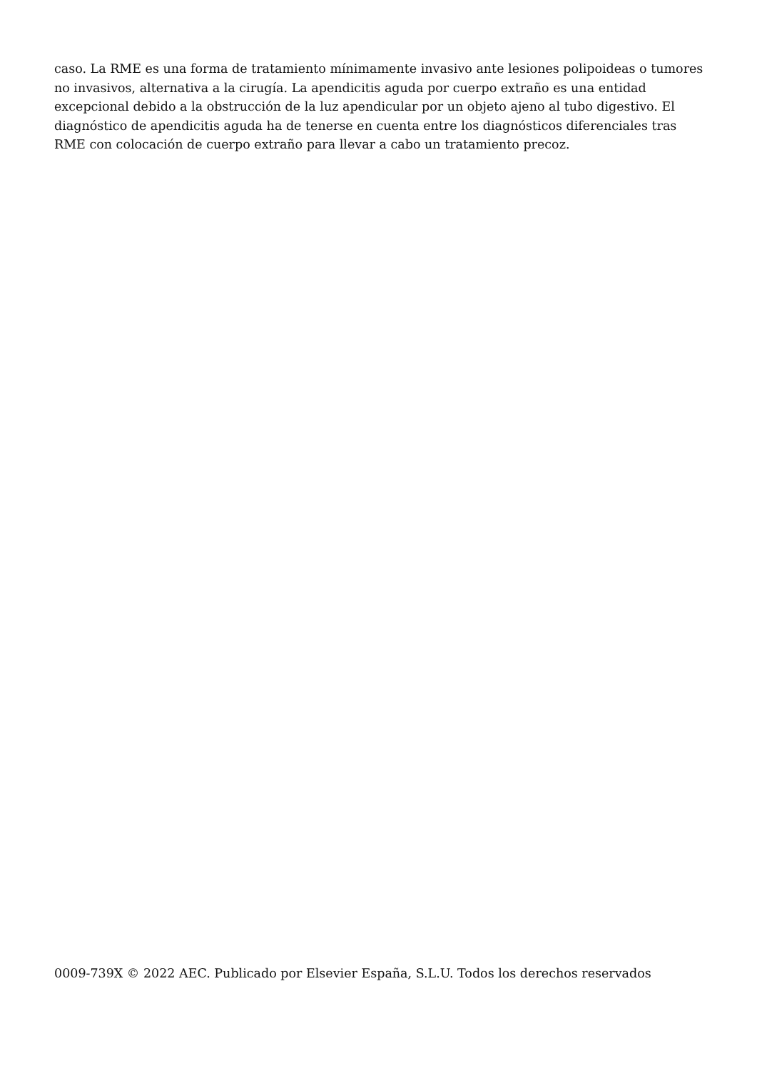caso. La RME es una forma de tratamiento mínimamente invasivo ante lesiones polipoideas o tumores no invasivos, alternativa a la cirugía. La apendicitis aguda por cuerpo extraño es una entidad excepcional debido a la obstrucción de la luz apendicular por un objeto ajeno al tubo digestivo. El diagnóstico de apendicitis aguda ha de tenerse en cuenta entre los diagnósticos diferenciales tras RME con colocación de cuerpo extraño para llevar a cabo un tratamiento precoz.
0009-739X © 2022 AEC. Publicado por Elsevier España, S.L.U. Todos los derechos reservados